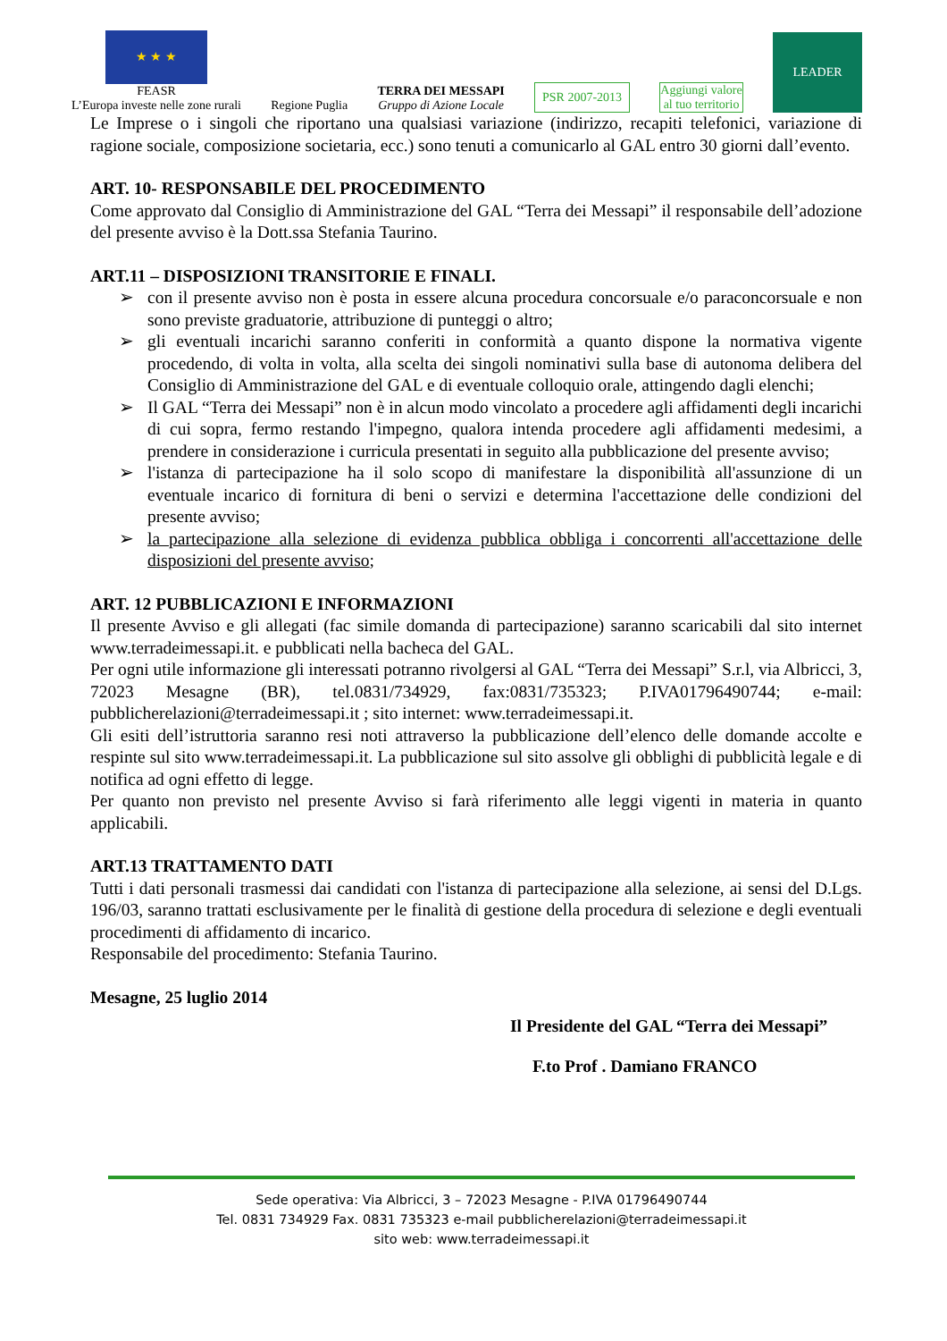★ ★ ★
FEASR
L’Europa investe nelle zone rurali
Regione Puglia
TERRA DEI MESSAPI
Gruppo di Azione Locale
PSR 2007-2013
Aggiungi valore
al tuo territorio
LEADER
Le Imprese o i singoli che riportano una qualsiasi variazione (indirizzo, recapiti telefonici, variazione di ragione sociale, composizione societaria, ecc.) sono tenuti a comunicarlo al GAL entro 30 giorni dall’evento.
ART. 10- RESPONSABILE DEL PROCEDIMENTO
Come approvato dal Consiglio di Amministrazione del GAL “Terra dei Messapi” il responsabile dell’adozione del presente avviso è la Dott.ssa Stefania Taurino.
ART.11 – DISPOSIZIONI TRANSITORIE E FINALI.
➢ con il presente avviso non è posta in essere alcuna procedura concorsuale e/o paraconcorsuale e non sono previste graduatorie, attribuzione di punteggi o altro;
➢ gli eventuali incarichi saranno conferiti in conformità a quanto dispone la normativa vigente procedendo, di volta in volta, alla scelta dei singoli nominativi sulla base di autonoma delibera del Consiglio di Amministrazione del GAL e di eventuale colloquio orale, attingendo dagli elenchi;
➢ Il GAL “Terra dei Messapi” non è in alcun modo vincolato a procedere agli affidamenti degli incarichi di cui sopra, fermo restando l'impegno, qualora intenda procedere agli affidamenti medesimi, a prendere in considerazione i curricula presentati in seguito alla pubblicazione del presente avviso;
➢ l'istanza di partecipazione ha il solo scopo di manifestare la disponibilità all'assunzione di un eventuale incarico di fornitura di beni o servizi e determina l'accettazione delle condizioni del presente avviso;
➢ la partecipazione alla selezione di evidenza pubblica obbliga i concorrenti all'accettazione delle disposizioni del presente avviso;
ART. 12 PUBBLICAZIONI E INFORMAZIONI
Il presente Avviso e gli allegati (fac simile domanda di partecipazione) saranno scaricabili dal sito internet www.terradeimessapi.it. e pubblicati nella bacheca del GAL.
Per ogni utile informazione gli interessati potranno rivolgersi al GAL “Terra dei Messapi” S.r.l, via Albricci, 3, 72023 Mesagne (BR), tel.0831/734929, fax:0831/735323; P.IVA01796490744; e-mail: pubblicherelazioni@terradeimessapi.it ; sito internet: www.terradeimessapi.it.
Gli esiti dell’istruttoria saranno resi noti attraverso la pubblicazione dell’elenco delle domande accolte e respinte sul sito www.terradeimessapi.it. La pubblicazione sul sito assolve gli obblighi di pubblicità legale e di notifica ad ogni effetto di legge.
Per quanto non previsto nel presente Avviso si farà riferimento alle leggi vigenti in materia in quanto applicabili.
ART.13 TRATTAMENTO DATI
Tutti i dati personali trasmessi dai candidati con l'istanza di partecipazione alla selezione, ai sensi del D.Lgs. 196/03, saranno trattati esclusivamente per le finalità di gestione della procedura di selezione e degli eventuali procedimenti di affidamento di incarico.
Responsabile del procedimento: Stefania Taurino.
Mesagne, 25 luglio 2014
Il Presidente del GAL “Terra dei Messapi”
F.to Prof . Damiano FRANCO
Sede operativa: Via Albricci, 3 – 72023 Mesagne - P.IVA 01796490744
Tel. 0831 734929 Fax. 0831 735323 e-mail pubblicherelazioni@terradeimessapi.it
sito web: www.terradeimessapi.it